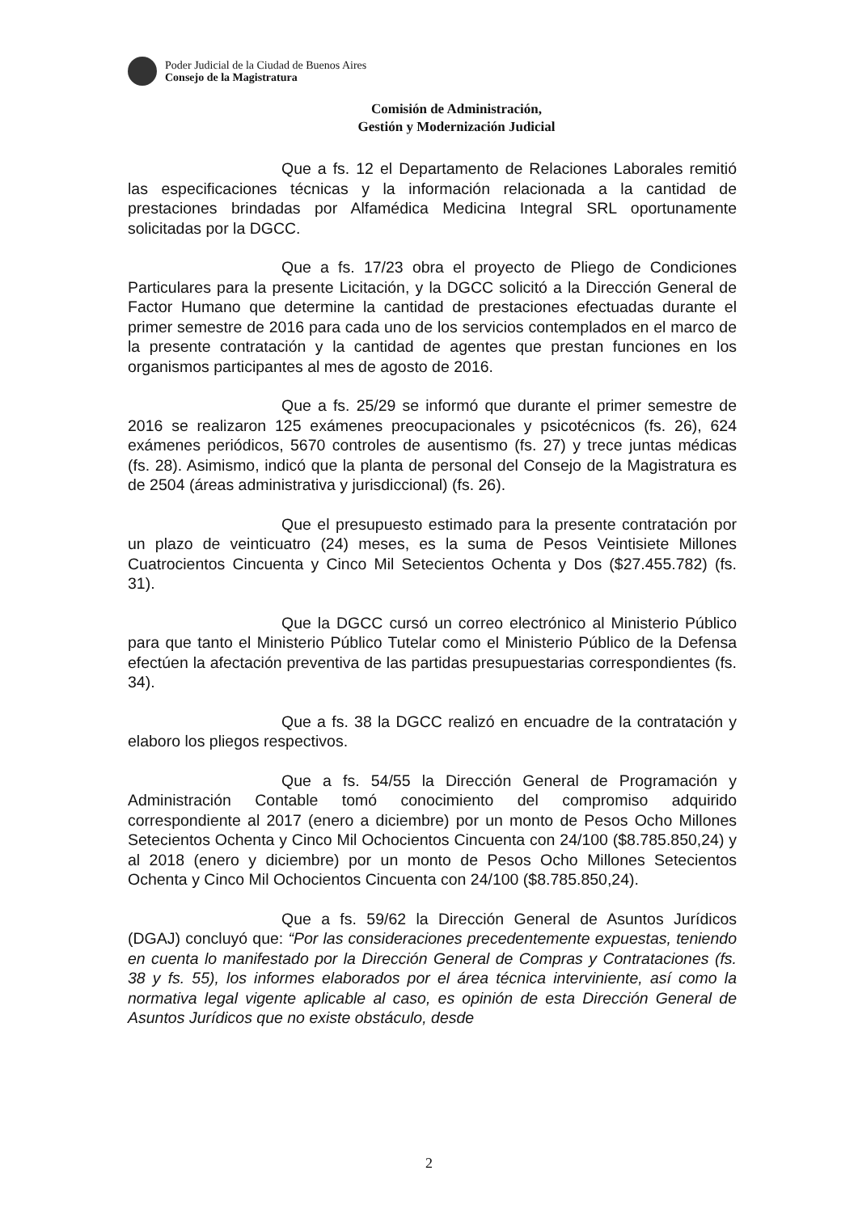Poder Judicial de la Ciudad de Buenos Aires
Consejo de la Magistratura
Comisión de Administración,
Gestión y Modernización Judicial
Que a fs. 12 el Departamento de Relaciones Laborales remitió las especificaciones técnicas y la información relacionada a la cantidad de prestaciones brindadas por Alfamédica Medicina Integral SRL oportunamente solicitadas por la DGCC.
Que a fs. 17/23 obra el proyecto de Pliego de Condiciones Particulares para la presente Licitación, y la DGCC solicitó a la Dirección General de Factor Humano que determine la cantidad de prestaciones efectuadas durante el primer semestre de 2016 para cada uno de los servicios contemplados en el marco de la presente contratación y la cantidad de agentes que prestan funciones en los organismos participantes al mes de agosto de 2016.
Que a fs. 25/29 se informó que durante el primer semestre de 2016 se realizaron 125 exámenes preocupacionales y psicotécnicos (fs. 26), 624 exámenes periódicos, 5670 controles de ausentismo (fs. 27) y trece juntas médicas (fs. 28). Asimismo, indicó que la planta de personal del Consejo de la Magistratura es de 2504 (áreas administrativa y jurisdiccional) (fs. 26).
Que el presupuesto estimado para la presente contratación por un plazo de veinticuatro (24) meses, es la suma de Pesos Veintisiete Millones Cuatrocientos Cincuenta y Cinco Mil Setecientos Ochenta y Dos ($27.455.782) (fs. 31).
Que la DGCC cursó un correo electrónico al Ministerio Público para que tanto el Ministerio Público Tutelar como el Ministerio Público de la Defensa efectúen la afectación preventiva de las partidas presupuestarias correspondientes (fs. 34).
Que a fs. 38 la DGCC realizó en encuadre de la contratación y elaboro los pliegos respectivos.
Que a fs. 54/55 la Dirección General de Programación y Administración Contable tomó conocimiento del compromiso adquirido correspondiente al 2017 (enero a diciembre) por un monto de Pesos Ocho Millones Setecientos Ochenta y Cinco Mil Ochocientos Cincuenta con 24/100 ($8.785.850,24) y al 2018 (enero y diciembre) por un monto de Pesos Ocho Millones Setecientos Ochenta y Cinco Mil Ochocientos Cincuenta con 24/100 ($8.785.850,24).
Que a fs. 59/62 la Dirección General de Asuntos Jurídicos (DGAJ) concluyó que: “Por las consideraciones precedentemente expuestas, teniendo en cuenta lo manifestado por la Dirección General de Compras y Contrataciones (fs. 38 y fs. 55), los informes elaborados por el área técnica interviniente, así como la normativa legal vigente aplicable al caso, es opinión de esta Dirección General de Asuntos Jurídicos que no existe obstáculo, desde
2